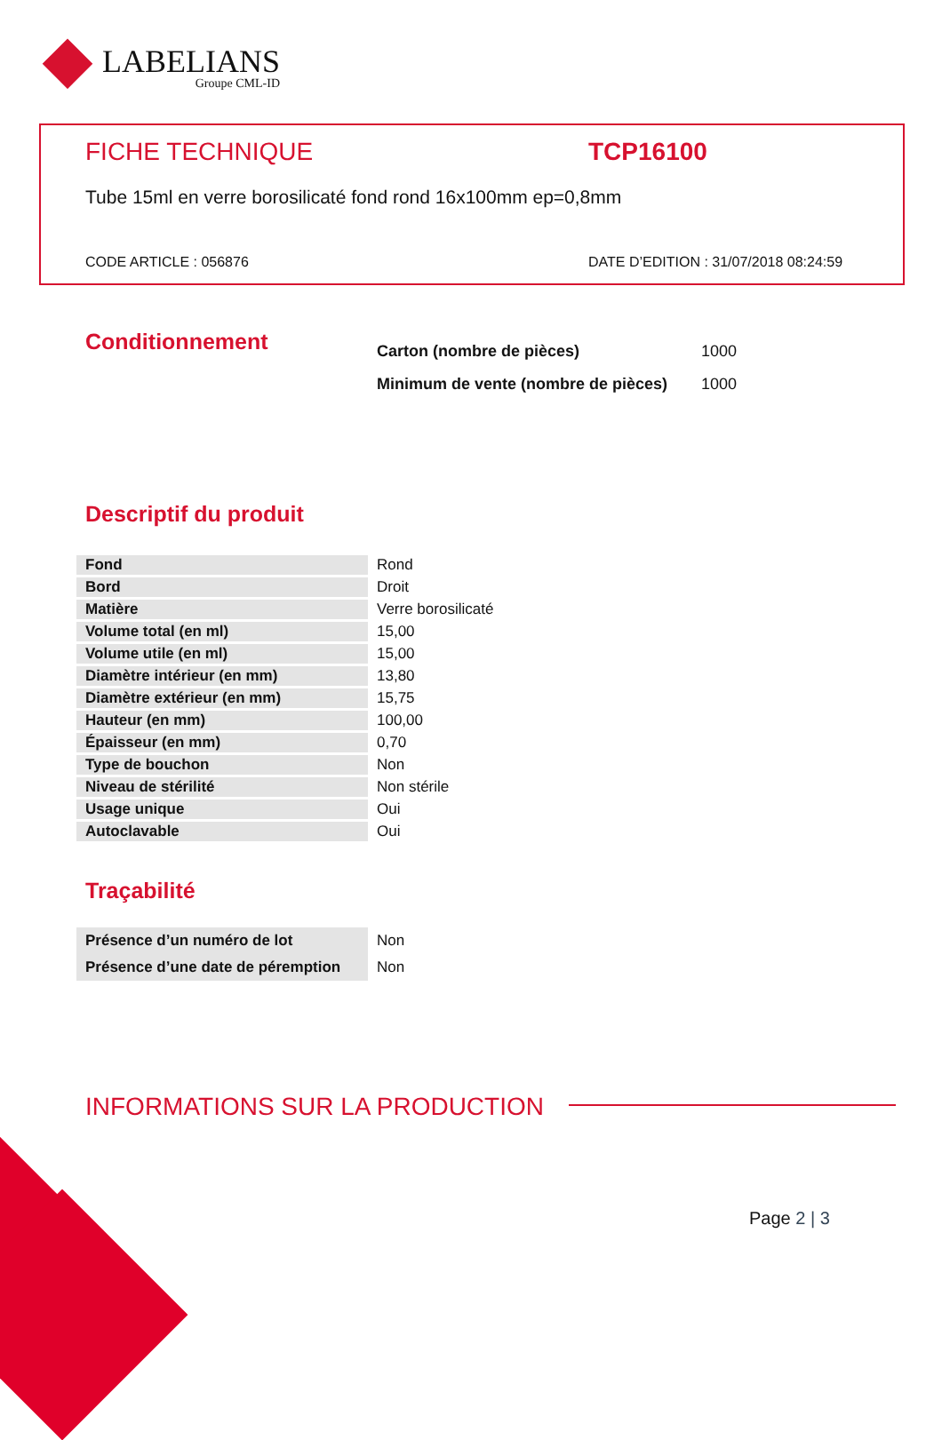LABELIANS
Groupe CML-ID
FICHE TECHNIQUE TCP16100
Tube 15ml en verre borosilicaté fond rond 16x100mm ep=0,8mm
CODE ARTICLE : 056876
DATE D’EDITION : 31/07/2018 08:24:59
Conditionnement
| Carton (nombre de pièces) | 1000 |
| Minimum de vente (nombre de pièces) | 1000 |
Descriptif du produit
| Fond | Rond |
| Bord | Droit |
| Matière | Verre borosilicaté |
| Volume total (en ml) | 15,00 |
| Volume utile (en ml) | 15,00 |
| Diamètre intérieur (en mm) | 13,80 |
| Diamètre extérieur (en mm) | 15,75 |
| Hauteur (en mm) | 100,00 |
| Épaisseur (en mm) | 0,70 |
| Type de bouchon | Non |
| Niveau de stérilité | Non stérile |
| Usage unique | Oui |
| Autoclavable | Oui |
Traçabilité
| Présence d’un numéro de lot | Non |
| Présence d’une date de péremption | Non |
INFORMATIONS SUR LA PRODUCTION
Page 2 | 3